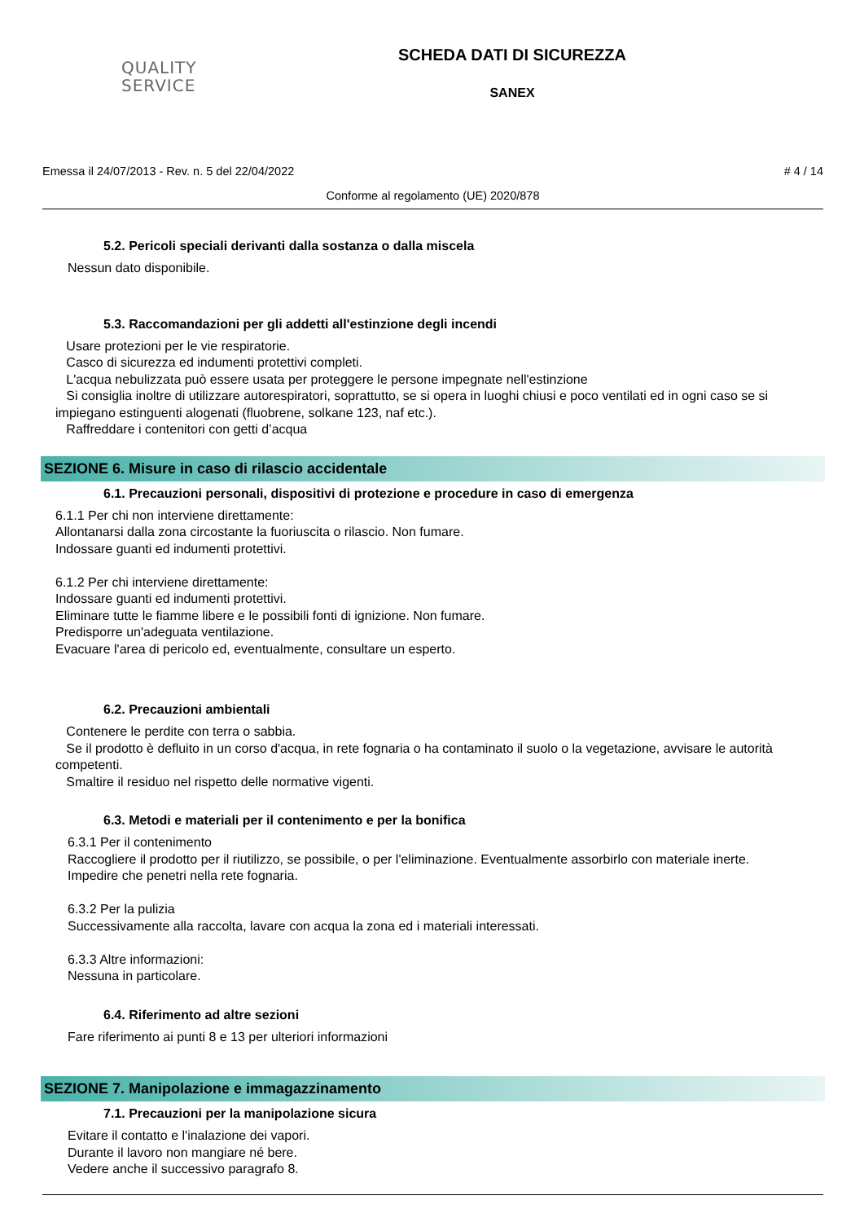QUALITY
SERVICE
SCHEDA DATI DI SICUREZZA
SANEX
Emessa il 24/07/2013 - Rev. n. 5 del 22/04/2022 # 4 / 14
Conforme al regolamento (UE) 2020/878
5.2. Pericoli speciali derivanti dalla sostanza o dalla miscela
Nessun dato disponibile.
5.3. Raccomandazioni per gli addetti all'estinzione degli incendi
Usare protezioni per le vie respiratorie.
Casco di sicurezza ed indumenti protettivi completi.
L'acqua nebulizzata può essere usata per proteggere le persone impegnate nell'estinzione
Si consiglia inoltre di utilizzare autorespiratori, soprattutto, se si opera in luoghi chiusi e poco ventilati ed in ogni caso se si impiegano estinguenti alogenati (fluobrene, solkane 123, naf etc.).
Raffreddare i contenitori con getti d’acqua
SEZIONE 6. Misure in caso di rilascio accidentale
6.1. Precauzioni personali, dispositivi di protezione e procedure in caso di emergenza
6.1.1 Per chi non interviene direttamente:
Allontanarsi dalla zona circostante la fuoriuscita o rilascio. Non fumare.
Indossare guanti ed indumenti protettivi.
6.1.2 Per chi interviene direttamente:
Indossare guanti ed indumenti protettivi.
Eliminare tutte le fiamme libere e le possibili fonti di ignizione. Non fumare.
Predisporre un'adeguata ventilazione.
Evacuare l'area di pericolo ed, eventualmente, consultare un esperto.
6.2. Precauzioni ambientali
Contenere le perdite con terra o sabbia.
Se il prodotto è defluito in un corso d'acqua, in rete fognaria o ha contaminato il suolo o la vegetazione, avvisare le autorità competenti.
Smaltire il residuo nel rispetto delle normative vigenti.
6.3. Metodi e materiali per il contenimento e per la bonifica
6.3.1 Per il contenimento
Raccogliere il prodotto per il riutilizzo, se possibile, o per l'eliminazione. Eventualmente assorbirlo con materiale inerte.
Impedire che penetri nella rete fognaria.
6.3.2 Per la pulizia
Successivamente alla raccolta, lavare con acqua la zona ed i materiali interessati.
6.3.3 Altre informazioni:
Nessuna in particolare.
6.4. Riferimento ad altre sezioni
Fare riferimento ai punti 8 e 13 per ulteriori informazioni
SEZIONE 7. Manipolazione e immagazzinamento
7.1. Precauzioni per la manipolazione sicura
Evitare il contatto e l'inalazione dei vapori.
Durante il lavoro non mangiare né bere.
Vedere anche il successivo paragrafo 8.